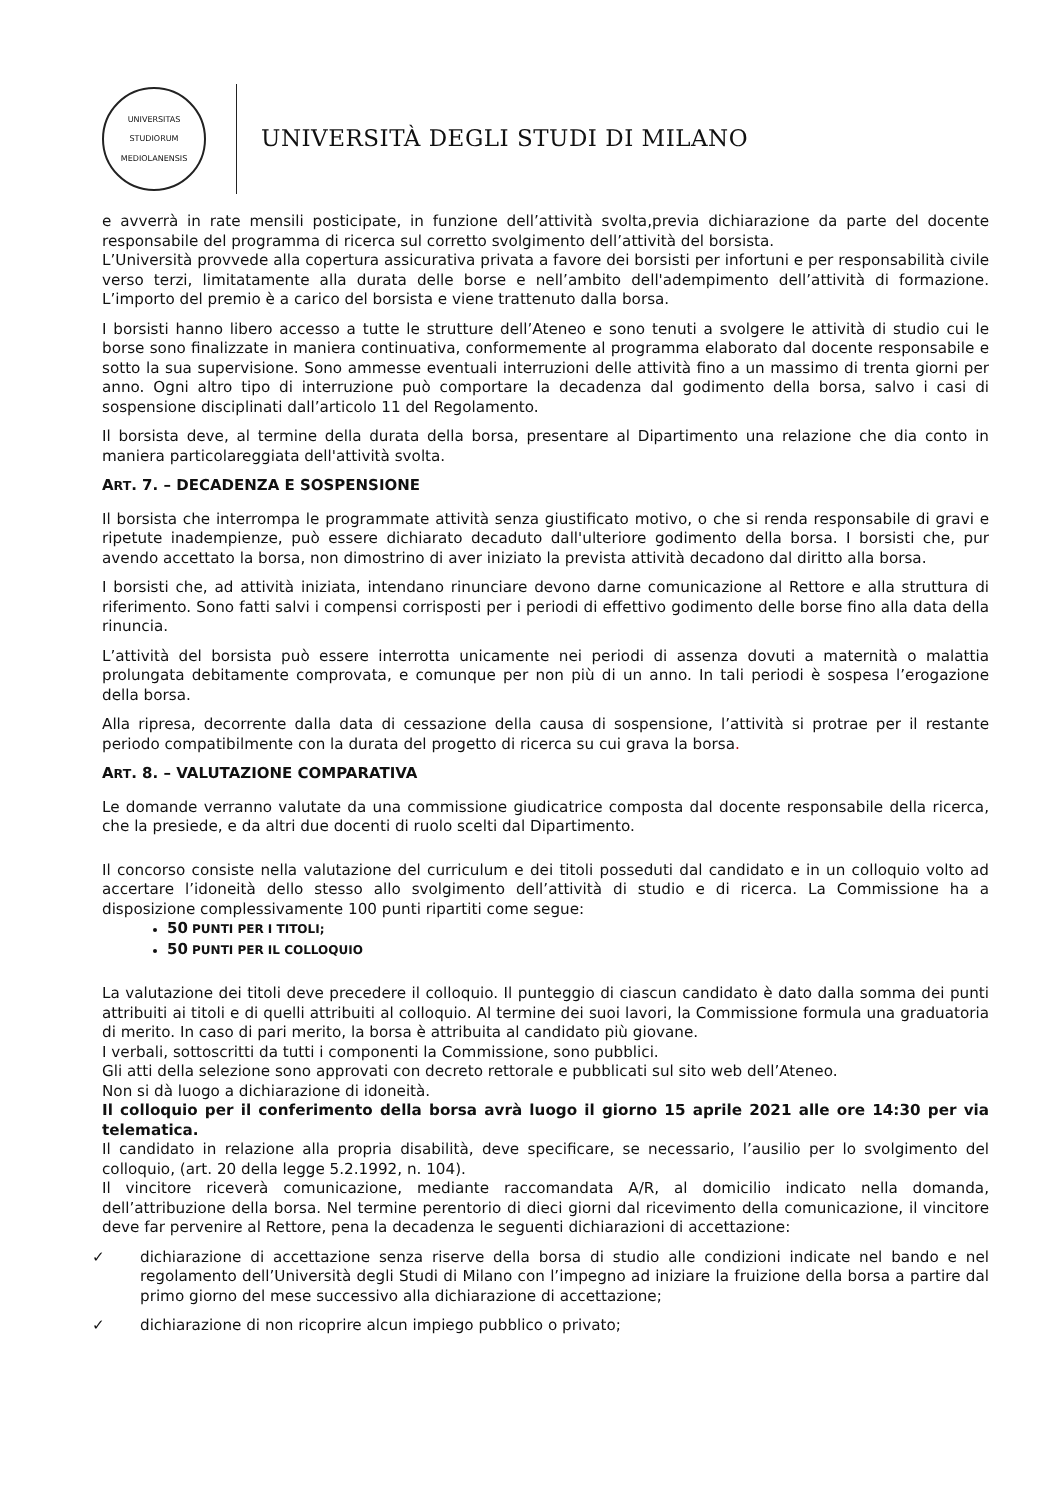UNIVERSITAS STUDIORUM MEDIOLANENSIS
UNIVERSITÀ DEGLI STUDI DI MILANO
e avverrà in rate mensili posticipate, in funzione dell’attività svolta,previa dichiarazione da parte del docente responsabile del programma di ricerca sul corretto svolgimento dell’attività del borsista.
L’Università provvede alla copertura assicurativa privata a favore dei borsisti per infortuni e per responsabilità civile verso terzi, limitatamente alla durata delle borse e nell’ambito dell'adempimento dell’attività di formazione. L’importo del premio è a carico del borsista e viene trattenuto dalla borsa.
I borsisti hanno libero accesso a tutte le strutture dell’Ateneo e sono tenuti a svolgere le attività di studio cui le borse sono finalizzate in maniera continuativa, conformemente al programma elaborato dal docente responsabile e sotto la sua supervisione. Sono ammesse eventuali interruzioni delle attività fino a un massimo di trenta giorni per anno. Ogni altro tipo di interruzione può comportare la decadenza dal godimento della borsa, salvo i casi di sospensione disciplinati dall’articolo 11 del Regolamento.
Il borsista deve, al termine della durata della borsa, presentare al Dipartimento una relazione che dia conto in maniera particolareggiata dell'attività svolta.
ART. 7. – DECADENZA E SOSPENSIONE
Il borsista che interrompa le programmate attività senza giustificato motivo, o che si renda responsabile di gravi e ripetute inadempienze, può essere dichiarato decaduto dall'ulteriore godimento della borsa. I borsisti che, pur avendo accettato la borsa, non dimostrino di aver iniziato la prevista attività decadono dal diritto alla borsa.
I borsisti che, ad attività iniziata, intendano rinunciare devono darne comunicazione al Rettore e alla struttura di riferimento. Sono fatti salvi i compensi corrisposti per i periodi di effettivo godimento delle borse fino alla data della rinuncia.
L’attività del borsista può essere interrotta unicamente nei periodi di assenza dovuti a maternità o malattia prolungata debitamente comprovata, e comunque per non più di un anno. In tali periodi è sospesa l’erogazione della borsa.
Alla ripresa, decorrente dalla data di cessazione della causa di sospensione, l’attività si protrae per il restante periodo compatibilmente con la durata del progetto di ricerca su cui grava la borsa.
ART. 8. – VALUTAZIONE COMPARATIVA
Le domande verranno valutate da una commissione giudicatrice composta dal docente responsabile della ricerca, che la presiede, e da altri due docenti di ruolo scelti dal Dipartimento.
Il concorso consiste nella valutazione del curriculum e dei titoli posseduti dal candidato e in un colloquio volto ad accertare l’idoneità dello stesso allo svolgimento dell’attività di studio e di ricerca. La Commissione ha a disposizione complessivamente 100 punti ripartiti come segue:
50 PUNTI PER I TITOLI;
50 PUNTI PER IL COLLOQUIO
La valutazione dei titoli deve precedere il colloquio. Il punteggio di ciascun candidato è dato dalla somma dei punti attribuiti ai titoli e di quelli attribuiti al colloquio. Al termine dei suoi lavori, la Commissione formula una graduatoria di merito. In caso di pari merito, la borsa è attribuita al candidato più giovane.
I verbali, sottoscritti da tutti i componenti la Commissione, sono pubblici.
Gli atti della selezione sono approvati con decreto rettorale e pubblicati sul sito web dell’Ateneo.
Non si dà luogo a dichiarazione di idoneità.
Il colloquio per il conferimento della borsa avrà luogo il giorno 15 aprile 2021 alle ore 14:30 per via telematica.
Il candidato in relazione alla propria disabilità, deve specificare, se necessario, l’ausilio per lo svolgimento del colloquio, (art. 20 della legge 5.2.1992, n. 104).
Il vincitore riceverà comunicazione, mediante raccomandata A/R, al domicilio indicato nella domanda, dell’attribuzione della borsa. Nel termine perentorio di dieci giorni dal ricevimento della comunicazione, il vincitore deve far pervenire al Rettore, pena la decadenza le seguenti dichiarazioni di accettazione:
✓ dichiarazione di accettazione senza riserve della borsa di studio alle condizioni indicate nel bando e nel regolamento dell’Università degli Studi di Milano con l’impegno ad iniziare la fruizione della borsa a partire dal primo giorno del mese successivo alla dichiarazione di accettazione;
✓ dichiarazione di non ricoprire alcun impiego pubblico o privato;